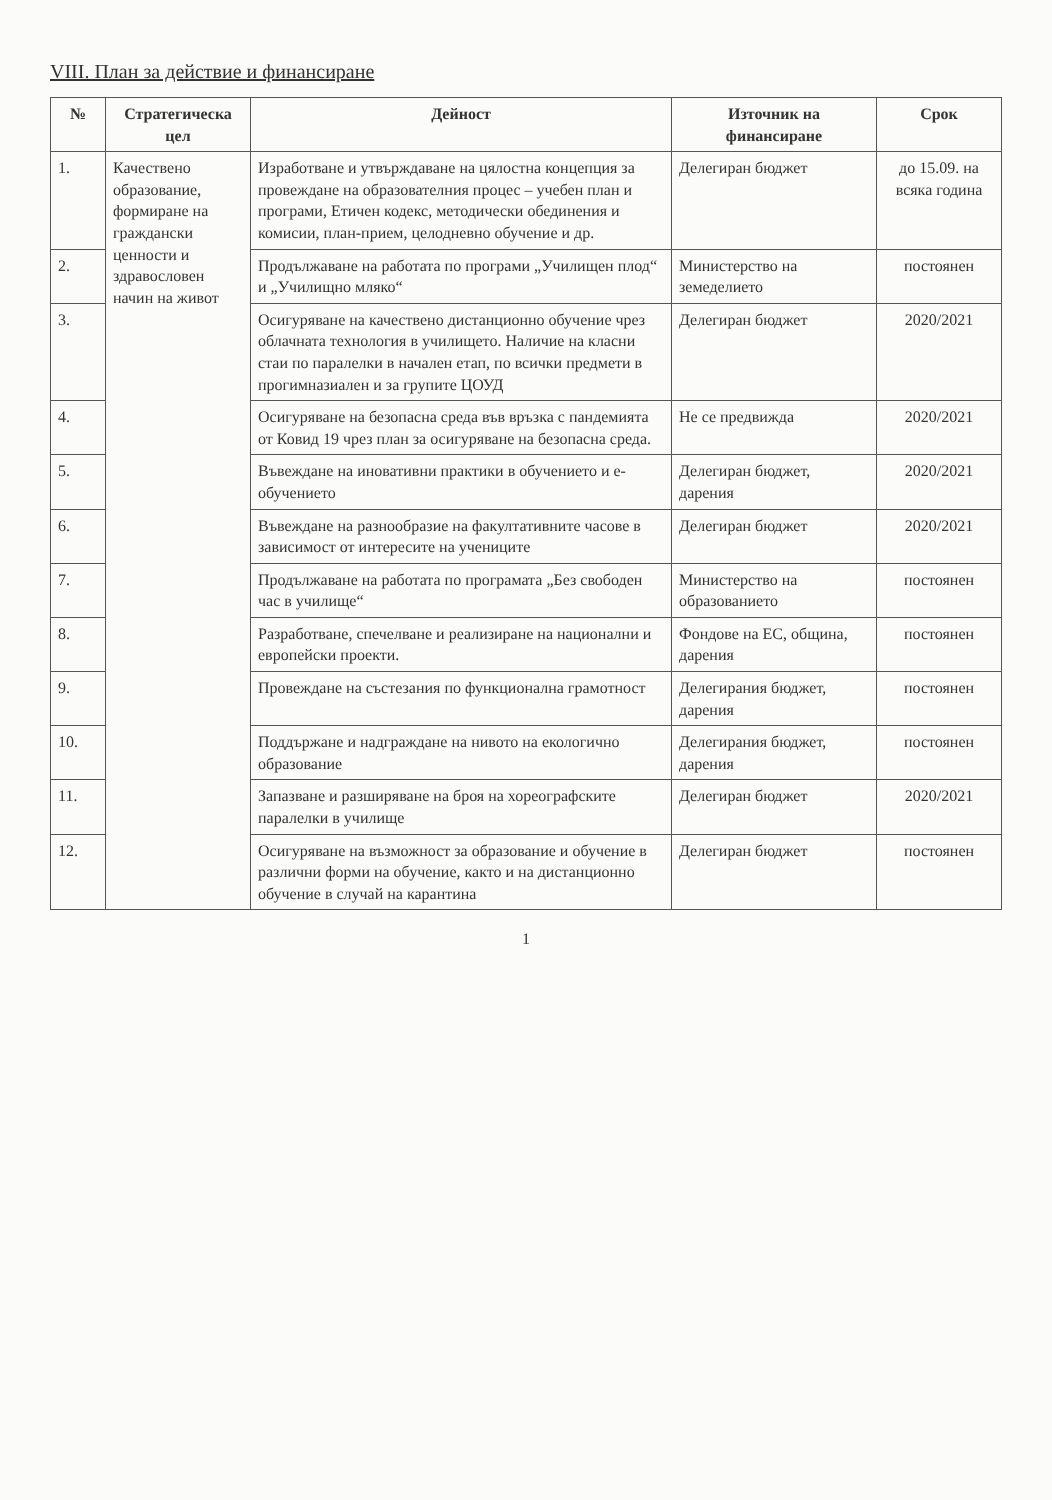VIII. План за действие и финансиране
| № | Стратегическа цел | Дейност | Източник на финансиране | Срок |
| --- | --- | --- | --- | --- |
| 1. | Качествено образование, формиране на граждански ценности и здравословен начин на живот | Изработване и утвърждаване на цялостна концепция за провеждане на образователния процес – учебен план и програми, Етичен кодекс, методически обединения и комисии, план-прием, целодневно обучение и др. | Делегиран бюджет | до 15.09. на всяка година |
| 2. | | Продължаване на работата по програми „Училищен плод“ и „Училищно мляко“ | Министерство на земеделието | постоянен |
| 3. | | Осигуряване на качествено дистанционно обучение чрез облачната технология в училището. Наличие на класни стаи по паралелки в начален етап, по всички предмети в прогимназиален и за групите ЦОУД | Делегиран бюджет | 2020/2021 |
| 4. | | Осигуряване на безопасна среда във връзка с пандемията от Ковид 19 чрез план за осигуряване на безопасна среда. | Не се предвижда | 2020/2021 |
| 5. | | Въвеждане на иновативни практики в обучението и е-обучението | Делегиран бюджет, дарения | 2020/2021 |
| 6. | | Въвеждане на разнообразие на факултативните часове в зависимост от интересите на учениците | Делегиран бюджет | 2020/2021 |
| 7. | | Продължаване на работата по програмата „Без свободен час в училище“ | Министерство на образованието | постоянен |
| 8. | | Разработване, спечелване и реализиране на национални и европейски проекти. | Фондове на ЕС, община, дарения | постоянен |
| 9. | | Провеждане на състезания по функционална грамотност | Делегирания бюджет, дарения | постоянен |
| 10. | | Поддържане и надграждане на нивото на екологично образование | Делегирания бюджет, дарения | постоянен |
| 11. | | Запазване и разширяване на броя на хореографските паралелки в училище | Делегиран бюджет | 2020/2021 |
| 12. | | Осигуряване на възможност за образование и обучение в различни форми на обучение, както и на дистанционно обучение в случай на карантина | Делегиран бюджет | постоянен |
1